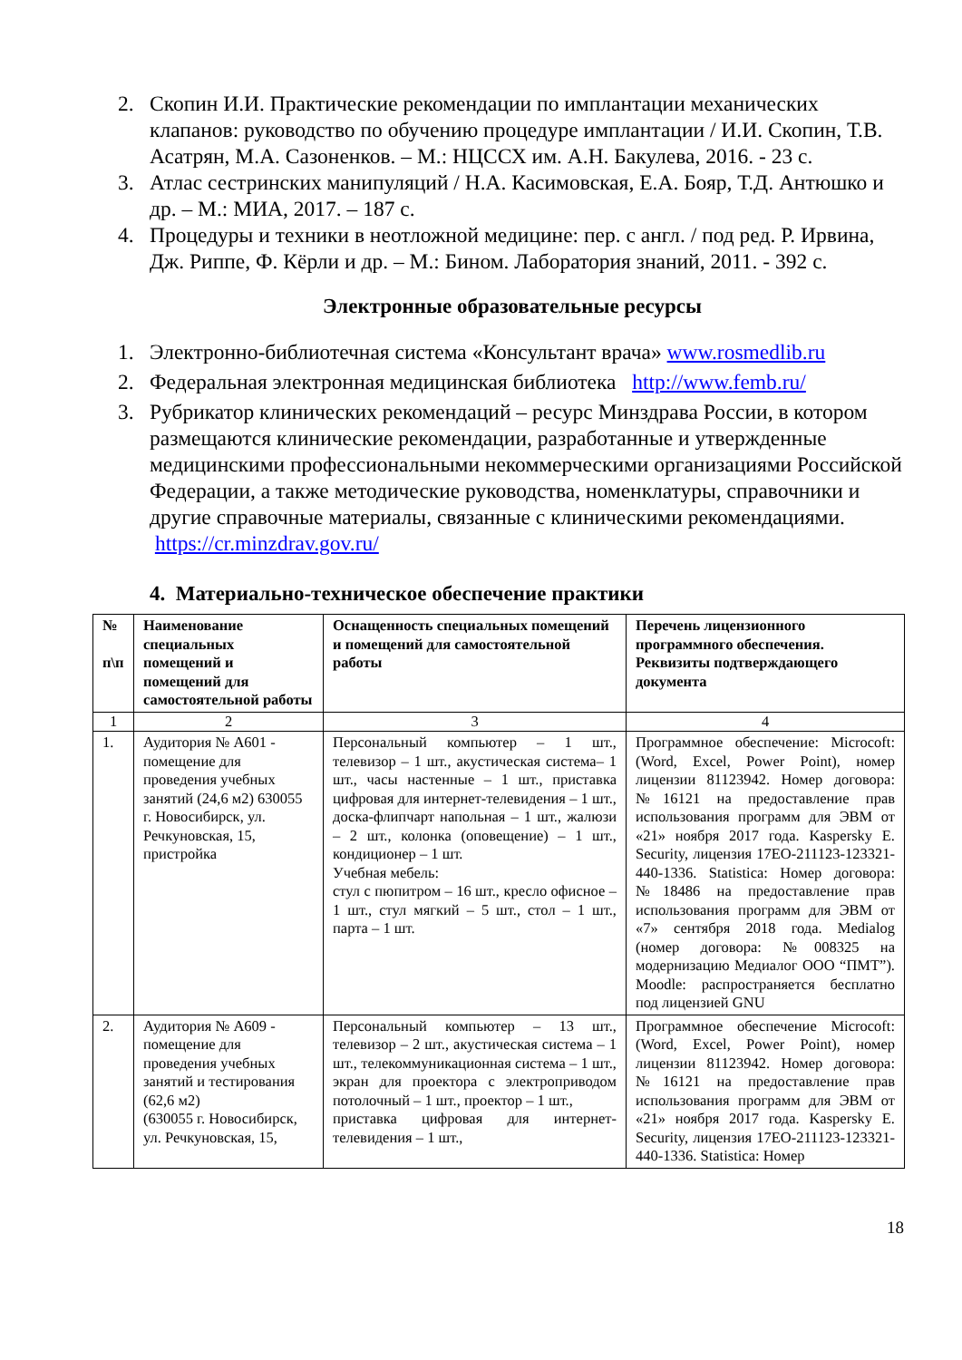2. Скопин И.И. Практические рекомендации по имплантации механических клапанов: руководство по обучению процедуре имплантации / И.И. Скопин, Т.В. Асатрян, М.А. Сазоненков. – М.: НЦССХ им. А.Н. Бакулева, 2016. - 23 с.
3. Атлас сестринских манипуляций / Н.А. Касимовская, Е.А. Бояр, Т.Д. Антюшко и др. – М.: МИА, 2017. – 187 с.
4. Процедуры и техники в неотложной медицине: пер. с англ. / под ред. Р. Ирвина, Дж. Риппе, Ф. Кёрли и др. – М.: Бином. Лаборатория знаний, 2011. - 392 с.
Электронные образовательные ресурсы
1. Электронно-библиотечная система «Консультант врача» www.rosmedlib.ru
2. Федеральная электронная медицинская библиотека http://www.femb.ru/
3. Рубрикатор клинических рекомендаций – ресурс Минздрава России, в котором размещаются клинические рекомендации, разработанные и утвержденные медицинскими профессиональными некоммерческими организациями Российской Федерации, а также методические руководства, номенклатуры, справочники и другие справочные материалы, связанные с клиническими рекомендациями. https://cr.minzdrav.gov.ru/
4. Материально-техническое обеспечение практики
| № п\п | Наименование специальных помещений и помещений для самостоятельной работы | Оснащенность специальных помещений и помещений для самостоятельной работы | Перечень лицензионного программного обеспечения. Реквизиты подтверждающего документа |
| --- | --- | --- | --- |
| 1 | 2 | 3 | 4 |
| 1. | Аудитория № А601 - помещение для проведения учебных занятий (24,6 м2) 630055 г. Новосибирск, ул. Речкуновская, 15, пристройка | Персональный компьютер – 1 шт., телевизор – 1 шт., акустическая система– 1 шт., часы настенные – 1 шт., приставка цифровая для интернет-телевидения – 1 шт., доска-флипчарт напольная – 1 шт., жалюзи – 2 шт., колонка (оповещение) – 1 шт., кондиционер – 1 шт. Учебная мебель: стул с пюпитром – 16 шт., кресло офисное – 1 шт., стул мягкий – 5 шт., стол – 1 шт., парта – 1 шт. | Программное обеспечение: Microcoft: (Word, Excel, Power Point), номер лицензии 81123942. Номер договора: №16121 на предоставление прав использования программ для ЭВМ от «21» ноября 2017 года. Kaspersky E. Security, лицензия 17EO-211123-123321-440-1336. Statistica: Номер договора: №18486 на предоставление прав использования программ для ЭВМ от «7» сентября 2018 года. Medialog (номер договора: №008325 на модернизацию Медиалог ООО “ПМТ”). Moodle: распространяется бесплатно под лицензией GNU |
| 2. | Аудитория № А609 - помещение для проведения учебных занятий и тестирования (62,6 м2) (630055 г. Новосибирск, ул. Речкуновская, 15, | Персональный компьютер – 13 шт., телевизор – 2 шт., акустическая система – 1 шт., телекоммуникационная система – 1 шт., экран для проектора с электроприводом потолочный – 1 шт., проектор – 1 шт., приставка цифровая для интернет-телевидения – 1 шт., | Программное обеспечение Microcoft: (Word, Excel, Power Point), номер лицензии 81123942. Номер договора: №16121 на предоставление прав использования программ для ЭВМ от «21» ноября 2017 года. Kaspersky E. Security, лицензия 17EO-211123-123321-440-1336. Statistica: Номер |
18